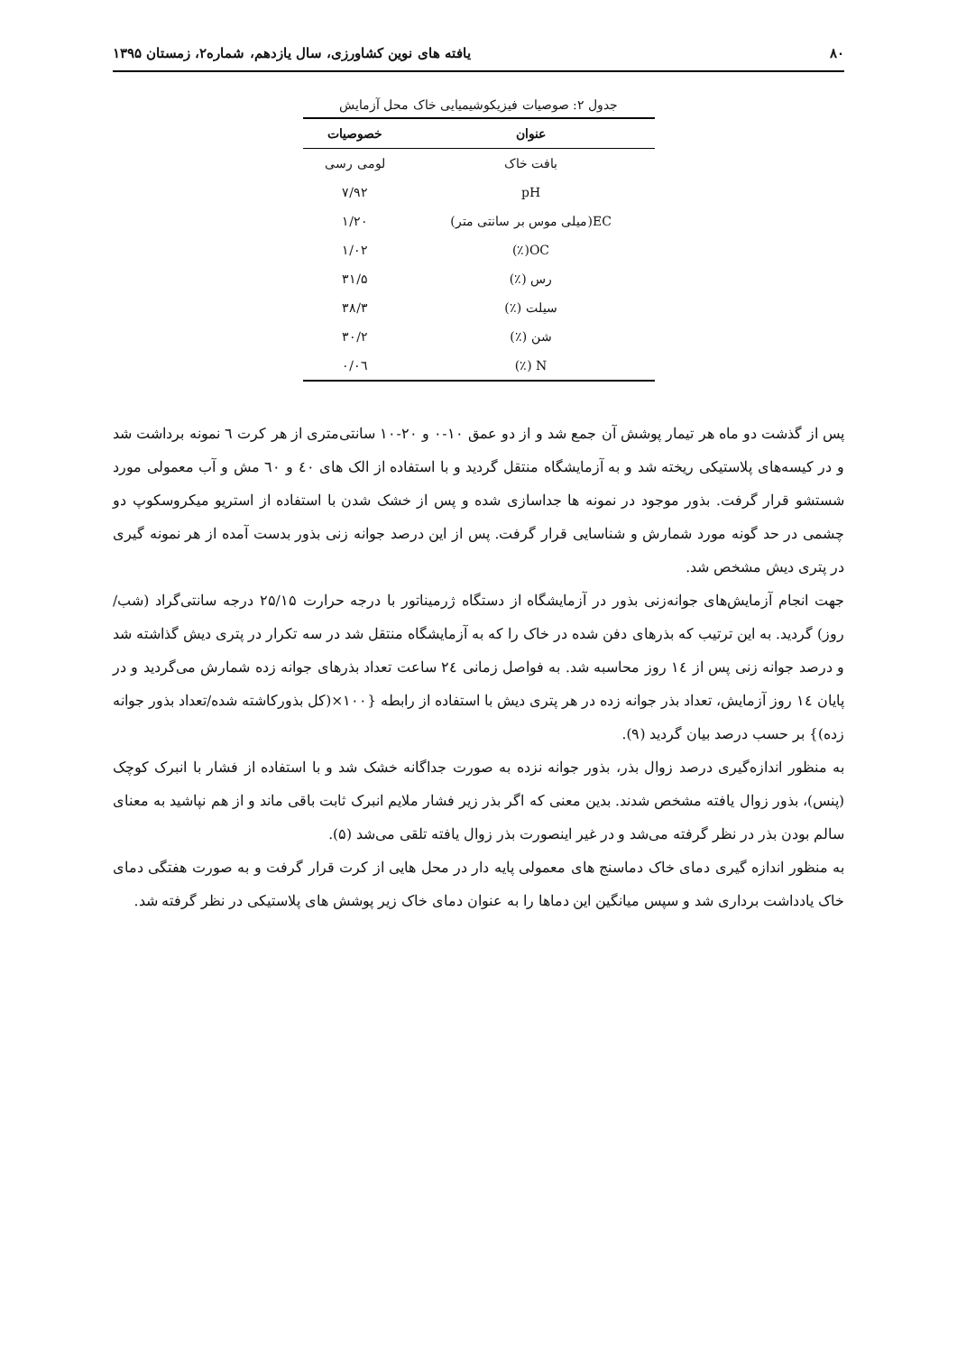۸۰ یافته های نوین کشاورزی، سال یازدهم، شماره۲، زمستان ۱۳۹۵
جدول ۲: صوصیات فیزیکوشیمیایی خاک محل آزمایش
| عنوان | خصوصیات |
| --- | --- |
| بافت خاک | لومی رسی |
| pH | ۷/۹۲ |
| EC(میلی موس بر سانتی متر) | ۱/۲۰ |
| OC(٪) | ۱/۰۲ |
| رس (٪) | ۳۱/۵ |
| سیلت (٪) | ۳۸/۳ |
| شن (٪) | ۳۰/۲ |
| N (٪) | ۰/۰٦ |
پس از گذشت دو ماه هر تیمار پوشش آن جمع شد و از دو عمق ۱۰-۰ و ۲۰-۱۰ سانتی‌متری از هر کرت ٦ نمونه برداشت شد و در کیسه‌های پلاستیکی ریخته شد و به آزمایشگاه منتقل گردید و با استفاده از الک های ٤۰ و ٦۰ مش و آب معمولی مورد شستشو قرار گرفت. بذور موجود در نمونه ها جداسازی شده و پس از خشک شدن با استفاده از استریو میکروسکوپ دو چشمی در حد گونه مورد شمارش و شناسایی قرار گرفت. پس از این درصد جوانه زنی بذور بدست آمده از هر نمونه گیری در پتری دیش مشخص شد.
جهت انجام آزمایش‌های جوانه‌زنی بذور در آزمایشگاه از دستگاه ژرميناتور با درجه حرارت ۲۵/۱۵ درجه سانتی‌گراد (شب/روز) گردید. به این ترتیب که بذرهای دفن شده در خاک را که به آزمایشگاه منتقل شد در سه تکرار در پتری دیش گذاشته شد و درصد جوانه زنی پس از ١٤ روز محاسبه شد. به فواصل زمانی ٢٤ ساعت تعداد بذرهای جوانه زده شمارش می‌گردید و در پایان ١٤ روز آزمایش، تعداد بذر جوانه زده در هر پتری دیش با استفاده از رابطه {۱۰۰×(کل بذورکاشته شده/تعداد بذور جوانه زده)} بر حسب درصد بیان گردید (۹).
به منظور اندازه‌گیری درصد زوال بذر، بذور جوانه نزده به صورت جداگانه خشک شد و با استفاده از فشار با انبرک کوچک (پنس)، بذور زوال یافته مشخص شدند. بدین معنی که اگر بذر زیر فشار ملایم انبرک ثابت باقی ماند و از هم نپاشید به معنای سالم بودن بذر در نظر گرفته می‌شد و در غیر اینصورت بذر زوال یافته تلقی می‌شد (۵).
به منظور اندازه گیری دمای خاک دماسنج های معمولی پایه دار در محل هایی از کرت قرار گرفت و به صورت هفتگی دمای خاک یادداشت برداری شد و سپس میانگین این دماها را به عنوان دمای خاک زیر پوشش های پلاستیکی در نظر گرفته شد.